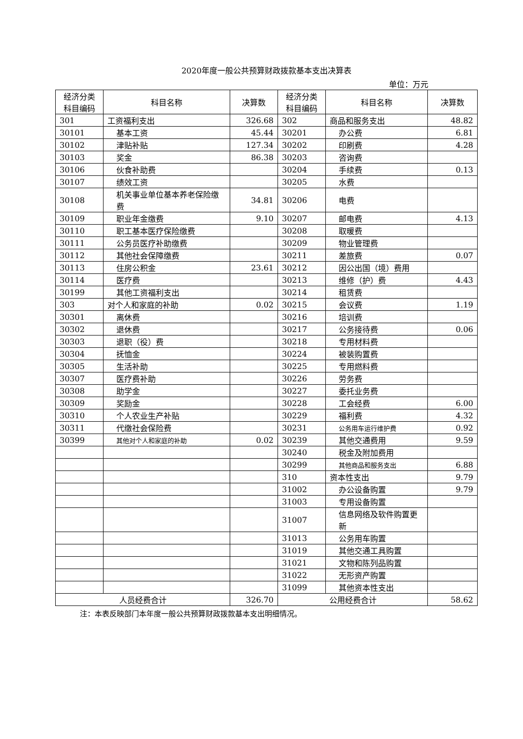2020年度一般公共预算财政拨款基本支出决算表
单位：万元
| 经济分类 科目编码 | 科目名称 | 决算数 | 经济分类 科目编码 | 科目名称 | 决算数 |
| --- | --- | --- | --- | --- | --- |
| 301 | 工资福利支出 | 326.68 | 302 | 商品和服务支出 | 48.82 |
| 30101 | 基本工资 | 45.44 | 30201 | 办公费 | 6.81 |
| 30102 | 津贴补贴 | 127.34 | 30202 | 印刷费 | 4.28 |
| 30103 | 奖金 | 86.38 | 30203 | 咨询费 | |
| 30106 | 伙食补助费 | | 30204 | 手续费 | 0.13 |
| 30107 | 绩效工资 | | 30205 | 水费 | |
| 30108 | 机关事业单位基本养老保险缴费 | 34.81 | 30206 | 电费 | |
| 30109 | 职业年金缴费 | 9.10 | 30207 | 邮电费 | 4.13 |
| 30110 | 职工基本医疗保险缴费 | | 30208 | 取暖费 | |
| 30111 | 公务员医疗补助缴费 | | 30209 | 物业管理费 | |
| 30112 | 其他社会保障缴费 | | 30211 | 差旅费 | 0.07 |
| 30113 | 住房公积金 | 23.61 | 30212 | 因公出国（境）费用 | |
| 30114 | 医疗费 | | 30213 | 维修（护）费 | 4.43 |
| 30199 | 其他工资福利支出 | | 30214 | 租赁费 | |
| 303 | 对个人和家庭的补助 | 0.02 | 30215 | 会议费 | 1.19 |
| 30301 | 离休费 | | 30216 | 培训费 | |
| 30302 | 退休费 | | 30217 | 公务接待费 | 0.06 |
| 30303 | 退职（役）费 | | 30218 | 专用材料费 | |
| 30304 | 抚恤金 | | 30224 | 被装购置费 | |
| 30305 | 生活补助 | | 30225 | 专用燃料费 | |
| 30307 | 医疗费补助 | | 30226 | 劳务费 | |
| 30308 | 助学金 | | 30227 | 委托业务费 | |
| 30309 | 奖励金 | | 30228 | 工会经费 | 6.00 |
| 30310 | 个人农业生产补贴 | | 30229 | 福利费 | 4.32 |
| 30311 | 代缴社会保险费 | | 30231 | 公务用车运行维护费 | 0.92 |
| 30399 | 其他对个人和家庭的补助 | 0.02 | 30239 | 其他交通费用 | 9.59 |
| | | | 30240 | 税金及附加费用 | |
| | | | 30299 | 其他商品和服务支出 | 6.88 |
| | | | 310 | 资本性支出 | 9.79 |
| | | | 31002 | 办公设备购置 | 9.79 |
| | | | 31003 | 专用设备购置 | |
| | | | 31007 | 信息网络及软件购置更新 | |
| | | | 31013 | 公务用车购置 | |
| | | | 31019 | 其他交通工具购置 | |
| | | | 31021 | 文物和陈列品购置 | |
| | | | 31022 | 无形资产购置 | |
| | | | 31099 | 其他资本性支出 | |
| 人员经费合计 | | 326.70 | 公用经费合计 | | 58.62 |
注：本表反映部门本年度一般公共预算财政拨款基本支出明细情况。